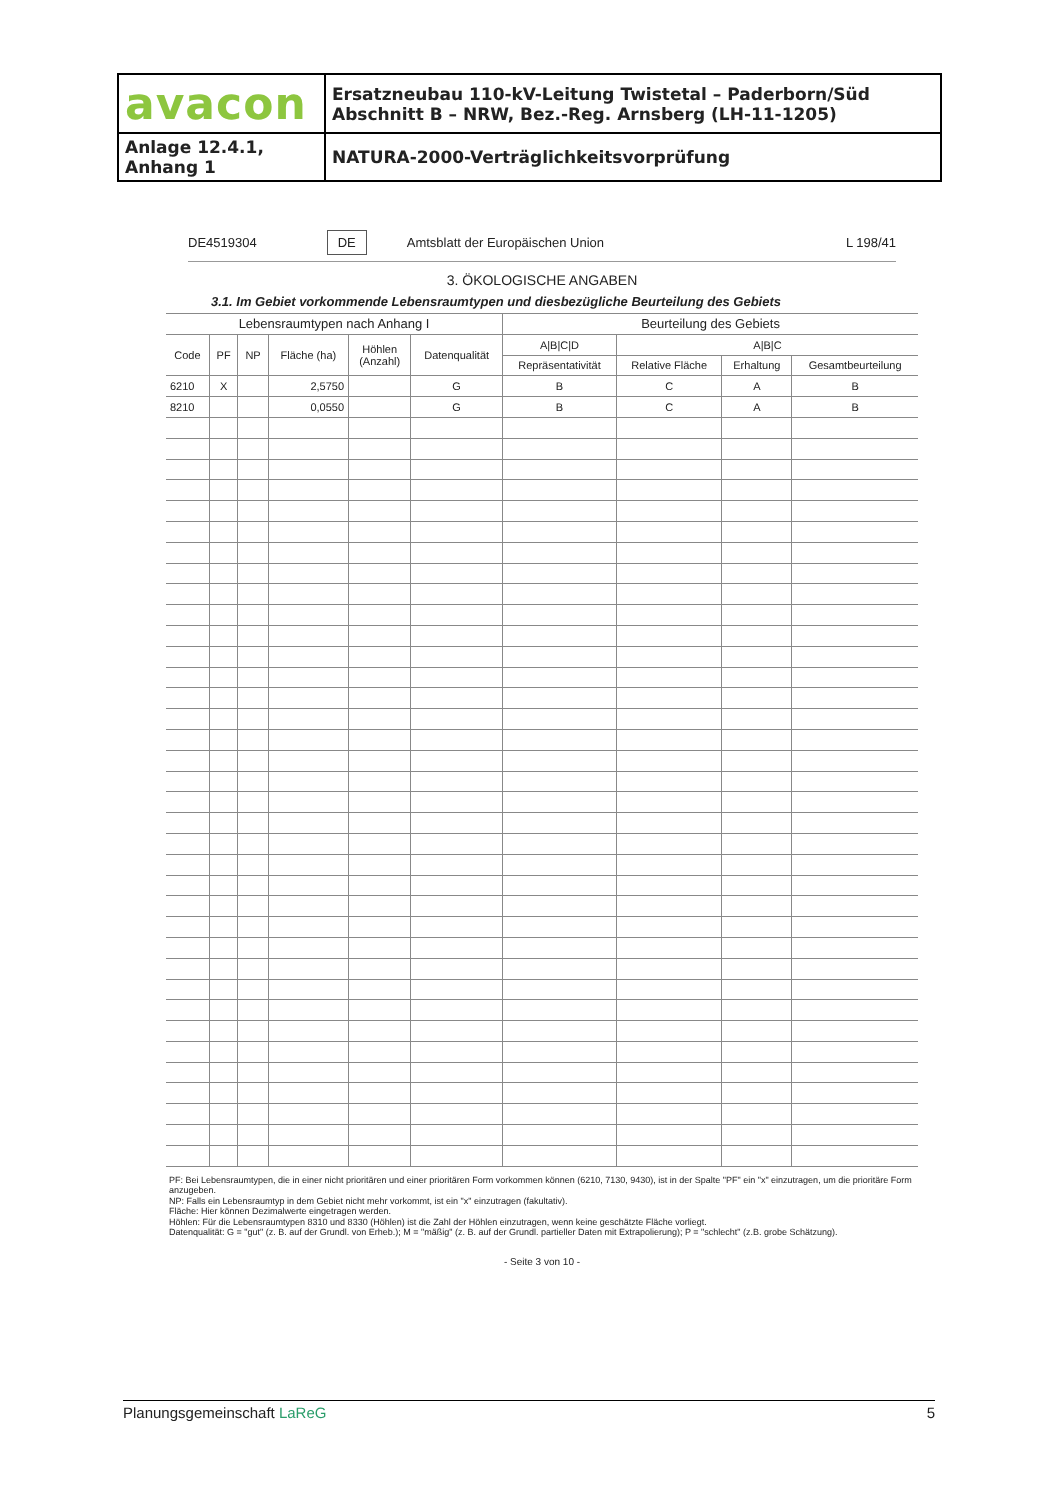| avacon | Ersatzneubau 110-kV-Leitung Twistetal – Paderborn/Süd Abschnitt B – NRW, Bez.-Reg. Arnsberg (LH-11-1205) |
| Anlage 12.4.1, Anhang 1 | NATURA-2000-Verträglichkeitsvorprüfung |
DE4519304 DE Amtsblatt der Europäischen Union L 198/41
3. ÖKOLOGISCHE ANGABEN
3.1. Im Gebiet vorkommende Lebensraumtypen und diesbezügliche Beurteilung des Gebiets
| Lebensraumtypen nach Anhang I | | | | | | Beurteilung des Gebiets | | | |
| --- | --- | --- | --- | --- | --- | --- | --- | --- | --- |
| Code | PF | NP | Fläche (ha) | Höhlen (Anzahl) | Datenqualität | A/B/C/D | A/B/C | | |
| | | | | | | Repräsentativität | Relative Fläche | Erhaltung | Gesamtbeurteilung |
| 6210 | X | | 2,5750 | | G | B | C | A | B |
| 8210 | | | 0,0550 | | G | B | C | A | B |
PF: Bei Lebensraumtypen, die in einer nicht prioritären und einer prioritären Form vorkommen können (6210, 7130, 9430), ist in der Spalte "PF" ein "x" einzutragen, um die prioritäre Form anzugeben.
NP: Falls ein Lebensraumtyp in dem Gebiet nicht mehr vorkommt, ist ein "x" einzutragen (fakultativ).
Fläche: Hier können Dezimalwerte eingetragen werden.
Höhlen: Für die Lebensraumtypen 8310 und 8330 (Höhlen) ist die Zahl der Höhlen einzutragen, wenn keine geschätzte Fläche vorliegt.
Datenqualität: G = "gut" (z. B. auf der Grundl. von Erheb.); M = "mäßig" (z. B. auf der Grundl. partieller Daten mit Extrapolierung); P = "schlecht" (z.B. grobe Schätzung).
- Seite 3 von 10 -
Planungsgemeinschaft LaReG 5